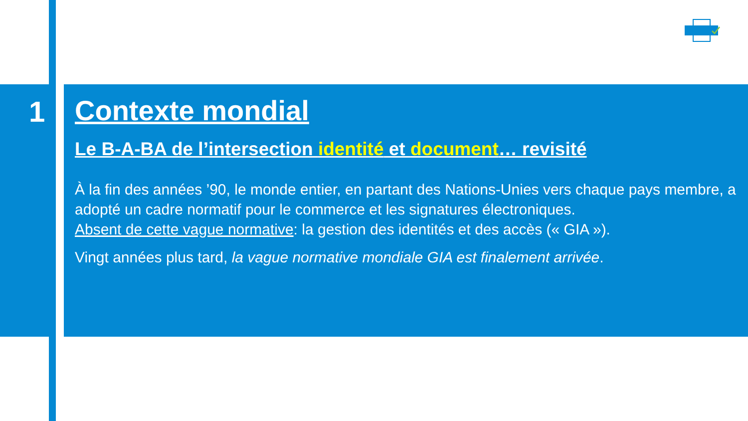1
Contexte mondial
Le B-A-BA de l’intersection identité et document… revisité
À la fin des années ’90, le monde entier, en partant des Nations-Unies vers chaque pays membre, a adopté un cadre normatif pour le commerce et les signatures électroniques.
Absent de cette vague normative: la gestion des identités et des accès (« GIA »).
Vingt années plus tard, la vague normative mondiale GIA est finalement arrivée.